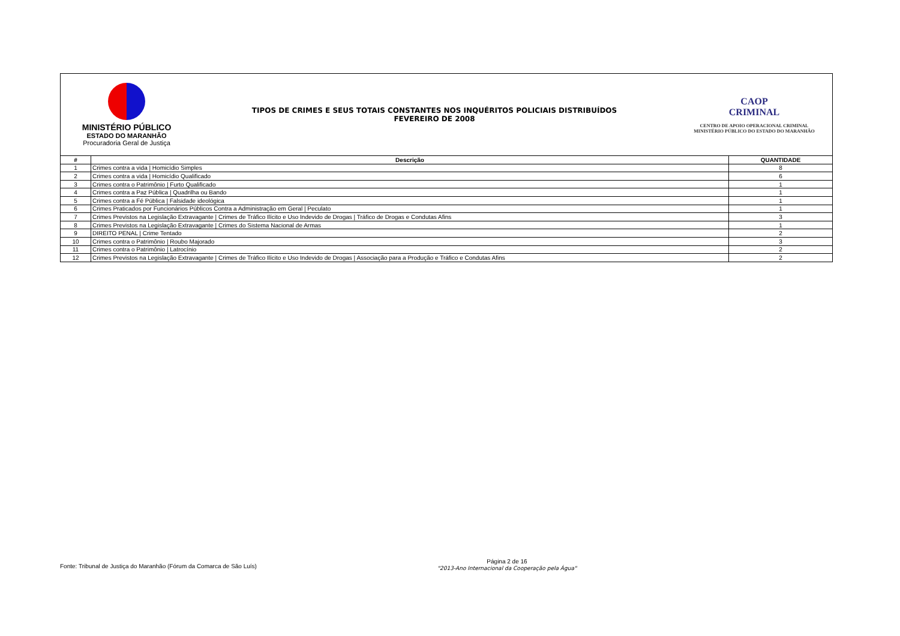MINISTÉRIO PÚBLICO
ESTADO DO MARANHÃO
Procuradoria Geral de Justiça
TIPOS DE CRIMES E SEUS TOTAIS CONSTANTES NOS INQUÉRITOS POLICIAIS DISTRIBUÍDOS
FEVEREIRO DE 2008
CAOP
CRIMINAL
CENTRO DE APOIO OPERACIONAL CRIMINAL
MINISTÉRIO PÚBLICO DO ESTADO DO MARANHÃO
| # | Descrição | QUANTIDADE |
| --- | --- | --- |
| 1 | Crimes contra a vida / Homicídio Simples | 8 |
| 2 | Crimes contra a vida / Homicídio Qualificado | 6 |
| 3 | Crimes contra o Patrimônio / Furto Qualificado | 1 |
| 4 | Crimes contra a Paz Pública / Quadrilha ou Bando | 1 |
| 5 | Crimes contra a Fé Pública / Falsidade ideológica | 1 |
| 6 | Crimes Praticados por Funcionários Públicos Contra a Administração em Geral / Peculato | 1 |
| 7 | Crimes Previstos na Legislação Extravagante / Crimes de Tráfico Ilícito e Uso Indevido de Drogas / Tráfico de Drogas e Condutas Afins | 3 |
| 8 | Crimes Previstos na Legislação Extravagante / Crimes do Sistema Nacional de Armas | 1 |
| 9 | DIREITO PENAL / Crime Tentado | 2 |
| 10 | Crimes contra o Patrimônio / Roubo Majorado | 3 |
| 11 | Crimes contra o Patrimônio / Latrocínio | 2 |
| 12 | Crimes Previstos na Legislação Extravagante / Crimes de Tráfico Ilícito e Uso Indevido de Drogas / Associação para a Produção e Tráfico e Condutas Afins | 2 |
Fonte: Tribunal de Justiça do Maranhão (Fórum da Comarca de São Luís)
Página 2 de 16
"2013-Ano Internacional da Cooperação pela Água"